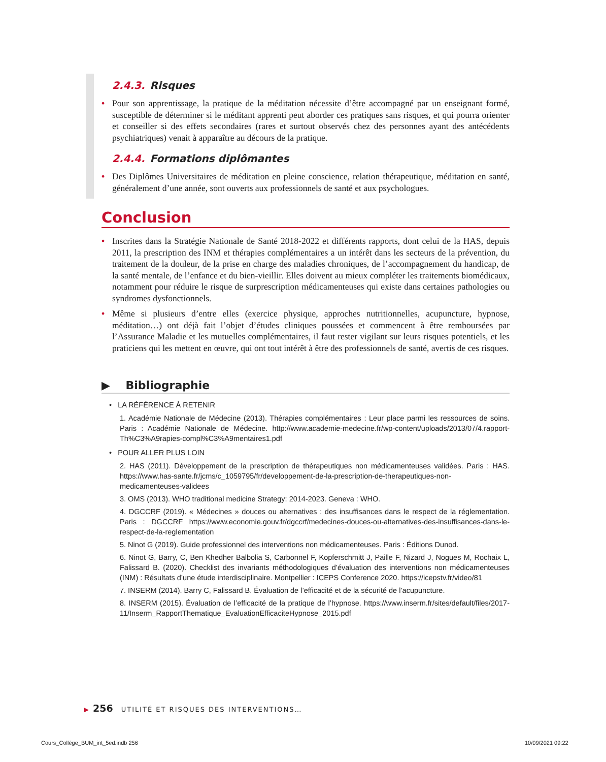2.4.3. Risques
• Pour son apprentissage, la pratique de la méditation nécessite d’être accompagné par un enseignant formé, susceptible de déterminer si le méditant apprenti peut aborder ces pratiques sans risques, et qui pourra orienter et conseiller si des effets secondaires (rares et surtout observés chez des personnes ayant des antécédents psychiatriques) venait à apparaître au décours de la pratique.
2.4.4. Formations diplômantes
• Des Diplômes Universitaires de méditation en pleine conscience, relation thérapeutique, méditation en santé, généralement d’une année, sont ouverts aux professionnels de santé et aux psychologues.
Conclusion
• Inscrites dans la Stratégie Nationale de Santé 2018-2022 et différents rapports, dont celui de la HAS, depuis 2011, la prescription des INM et thérapies complémentaires a un intérêt dans les secteurs de la prévention, du traitement de la douleur, de la prise en charge des maladies chroniques, de l’accompagnement du handicap, de la santé mentale, de l’enfance et du bien-vieillir. Elles doivent au mieux compléter les traitements biomédicaux, notamment pour réduire le risque de surprescription médicamenteuses qui existe dans certaines pathologies ou syndromes dysfonctionnels.
• Même si plusieurs d’entre elles (exercice physique, approches nutritionnelles, acupuncture, hypnose, méditation…) ont déjà fait l’objet d’études cliniques poussées et commencent à être remboursées par l’Assurance Maladie et les mutuelles complémentaires, il faut rester vigilant sur leurs risques potentiels, et les praticiens qui les mettent en œuvre, qui ont tout intérêt à être des professionnels de santé, avertis de ces risques.
▶ Bibliographie
• LA RÉFÉRENCE À RETENIR
1. Académie Nationale de Médecine (2013). Thérapies complémentaires : Leur place parmi les ressources de soins. Paris : Académie Nationale de Médecine. http://www.academie-medecine.fr/wp-content/uploads/2013/07/4.rapport-Th%C3%A9rapies-compl%C3%A9mentaires1.pdf
• POUR ALLER PLUS LOIN
2. HAS (2011). Développement de la prescription de thérapeutiques non médicamenteuses validées. Paris : HAS. https://www.has-sante.fr/jcms/c_1059795/fr/developpement-de-la-prescription-de-therapeutiques-non-medicamenteuses-validees
3. OMS (2013). WHO traditional medicine Strategy: 2014-2023. Geneva : WHO.
4. DGCCRF (2019). « Médecines » douces ou alternatives : des insuffisances dans le respect de la réglementation. Paris : DGCCRF https://www.economie.gouv.fr/dgccrf/medecines-douces-ou-alternatives-des-insuffisances-dans-le-respect-de-la-reglementation
5. Ninot G (2019). Guide professionnel des interventions non médicamenteuses. Paris : Éditions Dunod.
6. Ninot G, Barry, C, Ben Khedher Balbolia S, Carbonnel F, Kopferschmitt J, Paille F, Nizard J, Nogues M, Rochaix L, Falissard B. (2020). Checklist des invariants méthodologiques d’évaluation des interventions non médicamenteuses (INM) : Résultats d’une étude interdisciplinaire. Montpellier : ICEPS Conference 2020. https://icepstv.fr/video/81
7. INSERM (2014). Barry C, Falissard B. Évaluation de l’efficacité et de la sécurité de l’acupuncture.
8. INSERM (2015). Évaluation de l’efficacité de la pratique de l’hypnose. https://www.inserm.fr/sites/default/files/2017-11/Inserm_RapportThematique_EvaluationEfficaciteHypnose_2015.pdf
▶ 256 UTILITÉ ET RISQUES DES INTERVENTIONS…
Cours_Collège_BUM_int_5ed.indb 256
10/09/2021 09:22